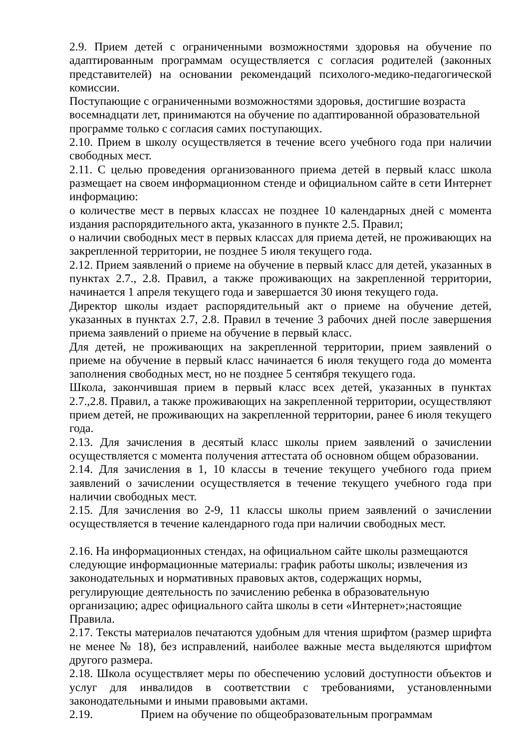2.9. Прием детей с ограниченными возможностями здоровья на обучение по адаптированным программам осуществляется с согласия родителей (законных представителей) на основании рекомендаций психолого-медико-педагогической комиссии.
Поступающие с ограниченными возможностями здоровья, достигшие возраста восемнадцати лет, принимаются на обучение по адаптированной образовательной программе только с согласия самих поступающих.
2.10. Прием в школу осуществляется в течение всего учебного года при наличии свободных мест.
2.11. С целью проведения организованного приема детей в первый класс школа размещает на своем информационном стенде и официальном сайте в сети Интернет информацию:
о количестве мест в первых классах не позднее 10 календарных дней с момента издания распорядительного акта, указанного в пункте 2.5. Правил;
о наличии свободных мест в первых классах для приема детей, не проживающих на закрепленной территории, не позднее 5 июля текущего года.
2.12. Прием заявлений о приеме на обучение в первый класс для детей, указанных в пунктах 2.7., 2.8. Правил, а также проживающих на закрепленной территории, начинается 1 апреля текущего года и завершается 30 июня текущего года.
Директор школы издает распорядительный акт о приеме на обучение детей, указанных в пунктах 2.7, 2.8. Правил в течение 3 рабочих дней после завершения приема заявлений о приеме на обучение в первый класс.
Для детей, не проживающих на закрепленной территории, прием заявлений о приеме на обучение в первый класс начинается 6 июля текущего года до момента заполнения свободных мест, но не позднее 5 сентября текущего года.
Школа, закончившая прием в первый класс всех детей, указанных в пунктах 2.7.,2.8. Правил, а также проживающих на закрепленной территории, осуществляют прием детей, не проживающих на закрепленной территории, ранее 6 июля текущего года.
2.13. Для зачисления в десятый класс школы прием заявлений о зачислении осуществляется с момента получения аттестата об основном общем образовании.
2.14. Для зачисления в 1, 10 классы в течение текущего учебного года прием заявлений о зачислении осуществляется в течение текущего учебного года при наличии свободных мест.
2.15. Для зачисления во 2-9, 11 классы школы прием заявлений о зачислении осуществляется в течение календарного года при наличии свободных мест.
2.16. На информационных стендах, на официальном сайте школы размещаются следующие информационные материалы: график работы школы; извлечения из законодательных и нормативных правовых актов, содержащих нормы, регулирующие деятельность по зачислению ребенка в образовательную организацию; адрес официального сайта школы в сети «Интернет»;настоящие Правила.
2.17. Тексты материалов печатаются удобным для чтения шрифтом (размер шрифта не менее № 18), без исправлений, наиболее важные места выделяются шрифтом другого размера.
2.18. Школа осуществляет меры по обеспечению условий доступности объектов и услуг для инвалидов в соответствии с требованиями, установленными законодательными и иными правовыми актами.
2.19. Прием на обучение по общеобразовательным программам